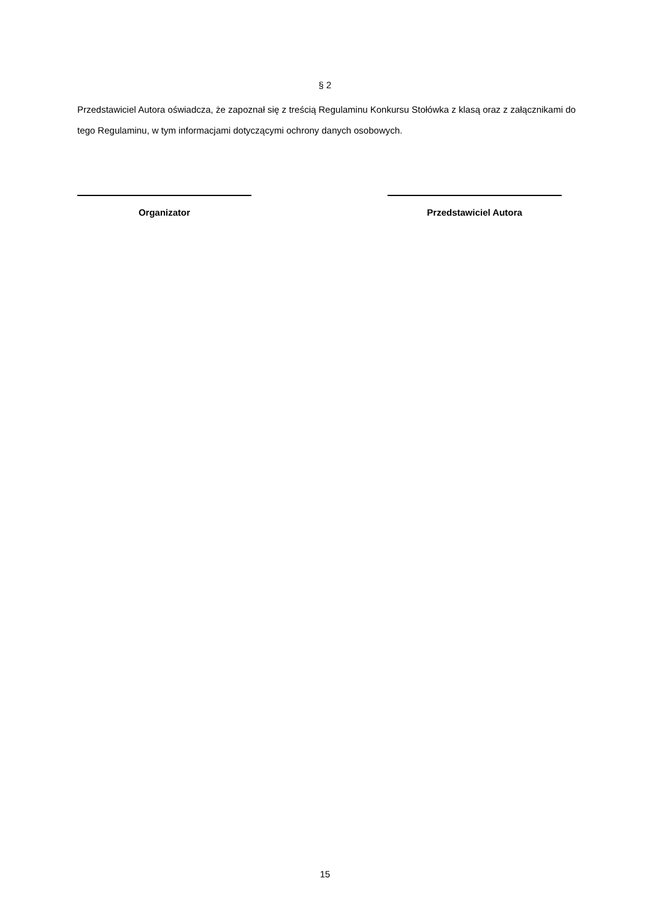§ 2
Przedstawiciel Autora oświadcza, że zapoznał się z treścią Regulaminu Konkursu Stołówka z klasą oraz z załącznikami do tego Regulaminu, w tym informacjami dotyczącymi ochrony danych osobowych.
Organizator Przedstawiciel Autora
15